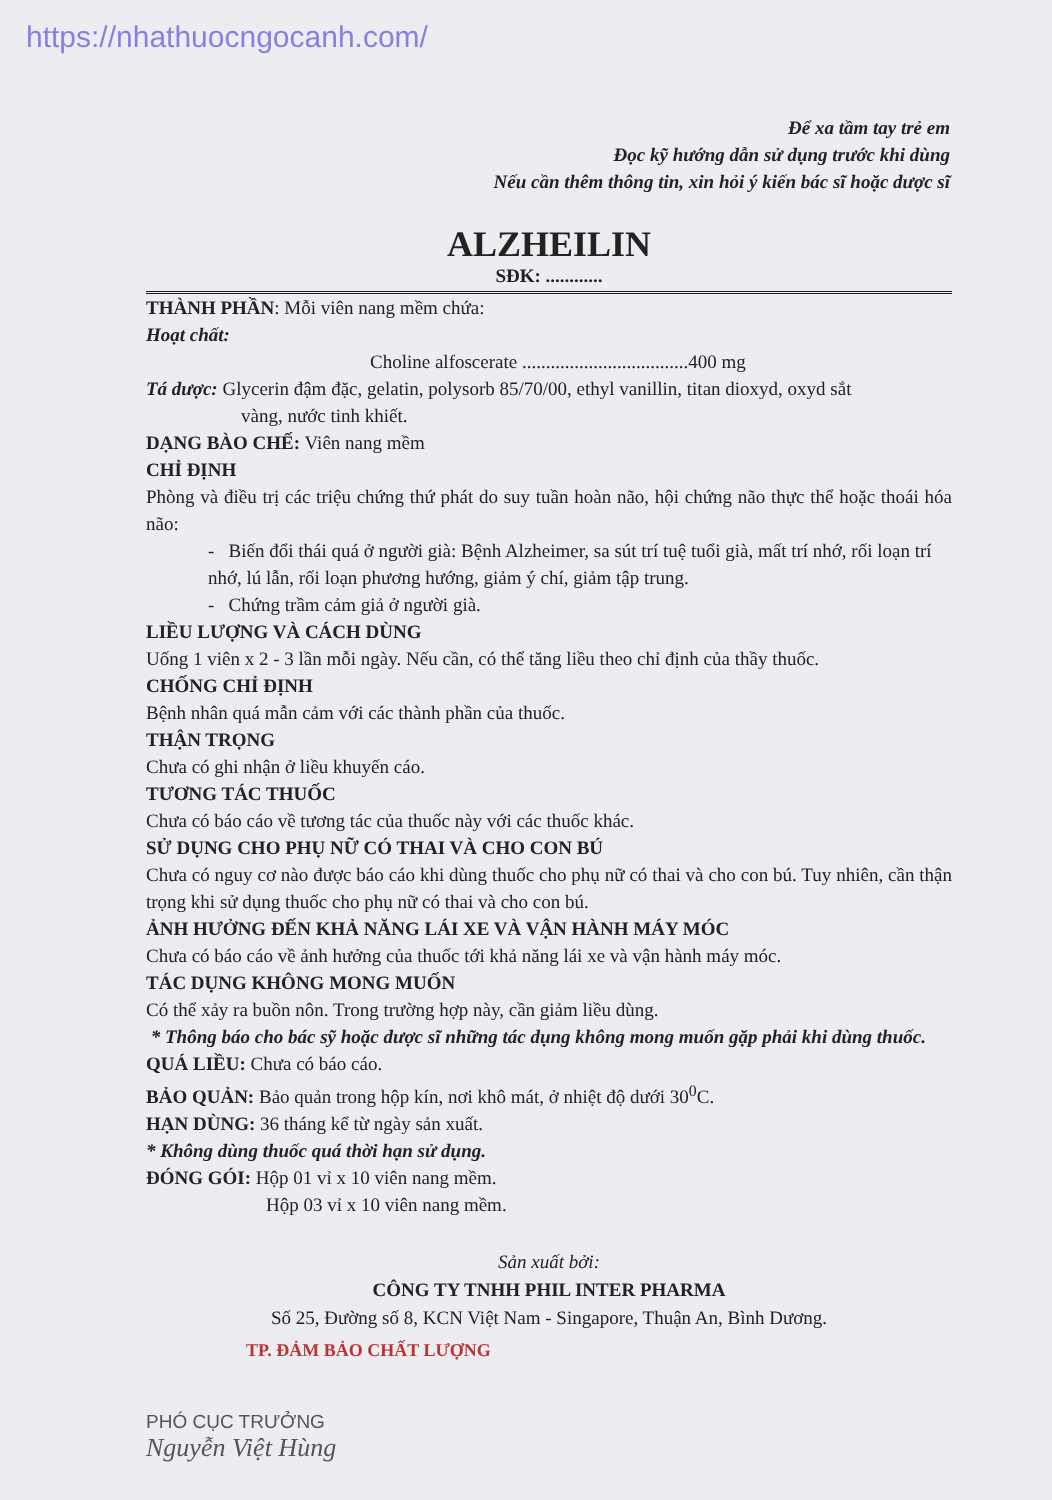https://nhathuocngocanh.com/
Để xa tầm tay trẻ em
Đọc kỹ hướng dẫn sử dụng trước khi dùng
Nếu cần thêm thông tin, xin hỏi ý kiến bác sĩ hoặc dược sĩ
ALZHEILIN
SĐK: ............
THÀNH PHẦN: Mỗi viên nang mềm chứa:
Hoạt chất:
Choline alfoscerate ...................................400 mg
Tá dược: Glycerin đậm đặc, gelatin, polysorb 85/70/00, ethyl vanillin, titan dioxyd, oxyd sắt
vàng, nước tinh khiết.
DẠNG BÀO CHẾ: Viên nang mềm
CHỈ ĐỊNH
Phòng và điều trị các triệu chứng thứ phát do suy tuần hoàn não, hội chứng não thực thể hoặc thoái hóa não:
- Biến đổi thái quá ở người già: Bệnh Alzheimer, sa sút trí tuệ tuổi già, mất trí nhớ, rối loạn trí nhớ, lú lẫn, rối loạn phương hướng, giảm ý chí, giảm tập trung.
- Chứng trầm cảm giả ở người già.
LIỀU LƯỢNG VÀ CÁCH DÙNG
Uống 1 viên x 2 - 3 lần mỗi ngày. Nếu cần, có thể tăng liều theo chỉ định của thầy thuốc.
CHỐNG CHỈ ĐỊNH
Bệnh nhân quá mẫn cảm với các thành phần của thuốc.
THẬN TRỌNG
Chưa có ghi nhận ở liều khuyến cáo.
TƯƠNG TÁC THUỐC
Chưa có báo cáo về tương tác của thuốc này với các thuốc khác.
SỬ DỤNG CHO PHỤ NỮ CÓ THAI VÀ CHO CON BÚ
Chưa có nguy cơ nào được báo cáo khi dùng thuốc cho phụ nữ có thai và cho con bú. Tuy nhiên, cần thận trọng khi sử dụng thuốc cho phụ nữ có thai và cho con bú.
ẢNH HƯỞNG ĐẾN KHẢ NĂNG LÁI XE VÀ VẬN HÀNH MÁY MÓC
Chưa có báo cáo về ảnh hưởng của thuốc tới khả năng lái xe và vận hành máy móc.
TÁC DỤNG KHÔNG MONG MUỐN
Có thể xảy ra buồn nôn. Trong trường hợp này, cần giảm liều dùng.
* Thông báo cho bác sỹ hoặc dược sĩ những tác dụng không mong muốn gặp phải khi dùng thuốc.
QUÁ LIỀU: Chưa có báo cáo.
BẢO QUẢN: Bảo quản trong hộp kín, nơi khô mát, ở nhiệt độ dưới 30<sup>0</sup>C.
HẠN DÙNG: 36 tháng kể từ ngày sản xuất.
* Không dùng thuốc quá thời hạn sử dụng.
ĐÓNG GÓI: Hộp 01 vỉ x 10 viên nang mềm.
Hộp 03 vỉ x 10 viên nang mềm.
Sản xuất bởi:
CÔNG TY TNHH PHIL INTER PHARMA
Số 25, Đường số 8, KCN Việt Nam - Singapore, Thuận An, Bình Dương.
TP. ĐẢM BẢO CHẤT LƯỢNG
PHÓ CỤC TRƯỞNG
Nguyễn Việt Hùng